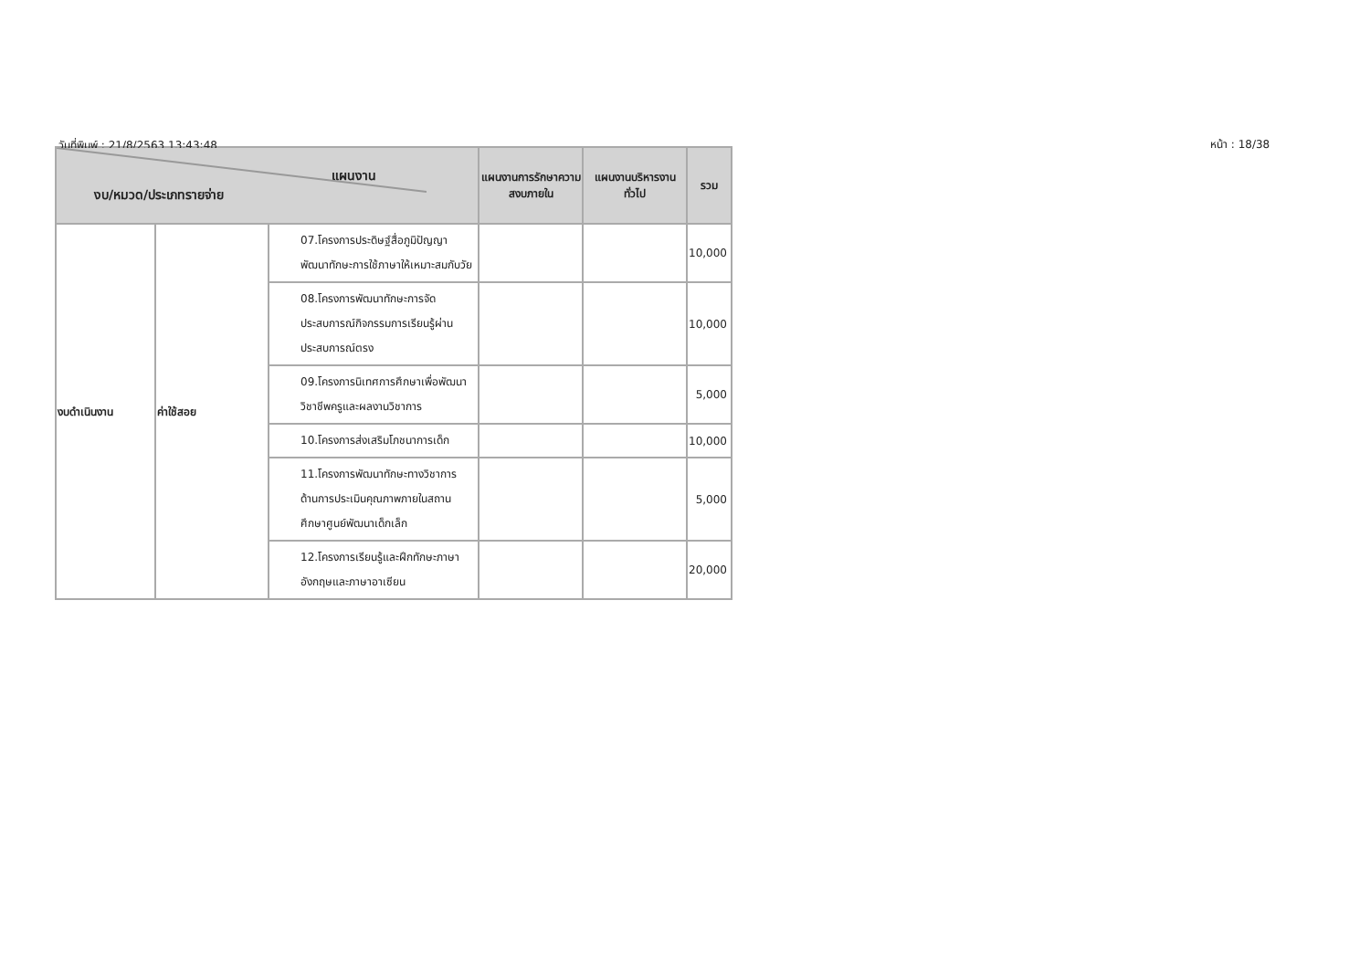วันที่พิมพ์ : 21/8/2563 13:43:48
หน้า : 18/38
| แผนงาน งบ/หมวด/ประเภทรายจ่าย | | | แผนงานการรักษาความสงบภายใน | แผนงานบริหารงานทั่วไป | รวม |
| --- | --- | --- | --- | --- | --- |
| งบดำเนินงาน | ค่าใช้สอย | 07.โครงการประดิษฐ์สื่อภูมิปัญญาพัฒนาทักษะการใช้ภาษาให้เหมาะสมกับวัย | | | 10,000 |
| | | 08.โครงการพัฒนาทักษะการจัดประสบการณ์กิจกรรมการเรียนรู้ผ่านประสบการณ์ตรง | | | 10,000 |
| | | 09.โครงการนิเทศการศึกษาเพื่อพัฒนาวิชาชีพครูและผลงานวิชาการ | | | 5,000 |
| | | 10.โครงการส่งเสริมโภชนาการเด็ก | | | 10,000 |
| | | 11.โครงการพัฒนาทักษะทางวิชาการด้านการประเมินคุณภาพภายในสถานศึกษาศูนย์พัฒนาเด็กเล็ก | | | 5,000 |
| | | 12.โครงการเรียนรู้และฝึกทักษะภาษาอังกฤษและภาษาอาเซียน | | | 20,000 |